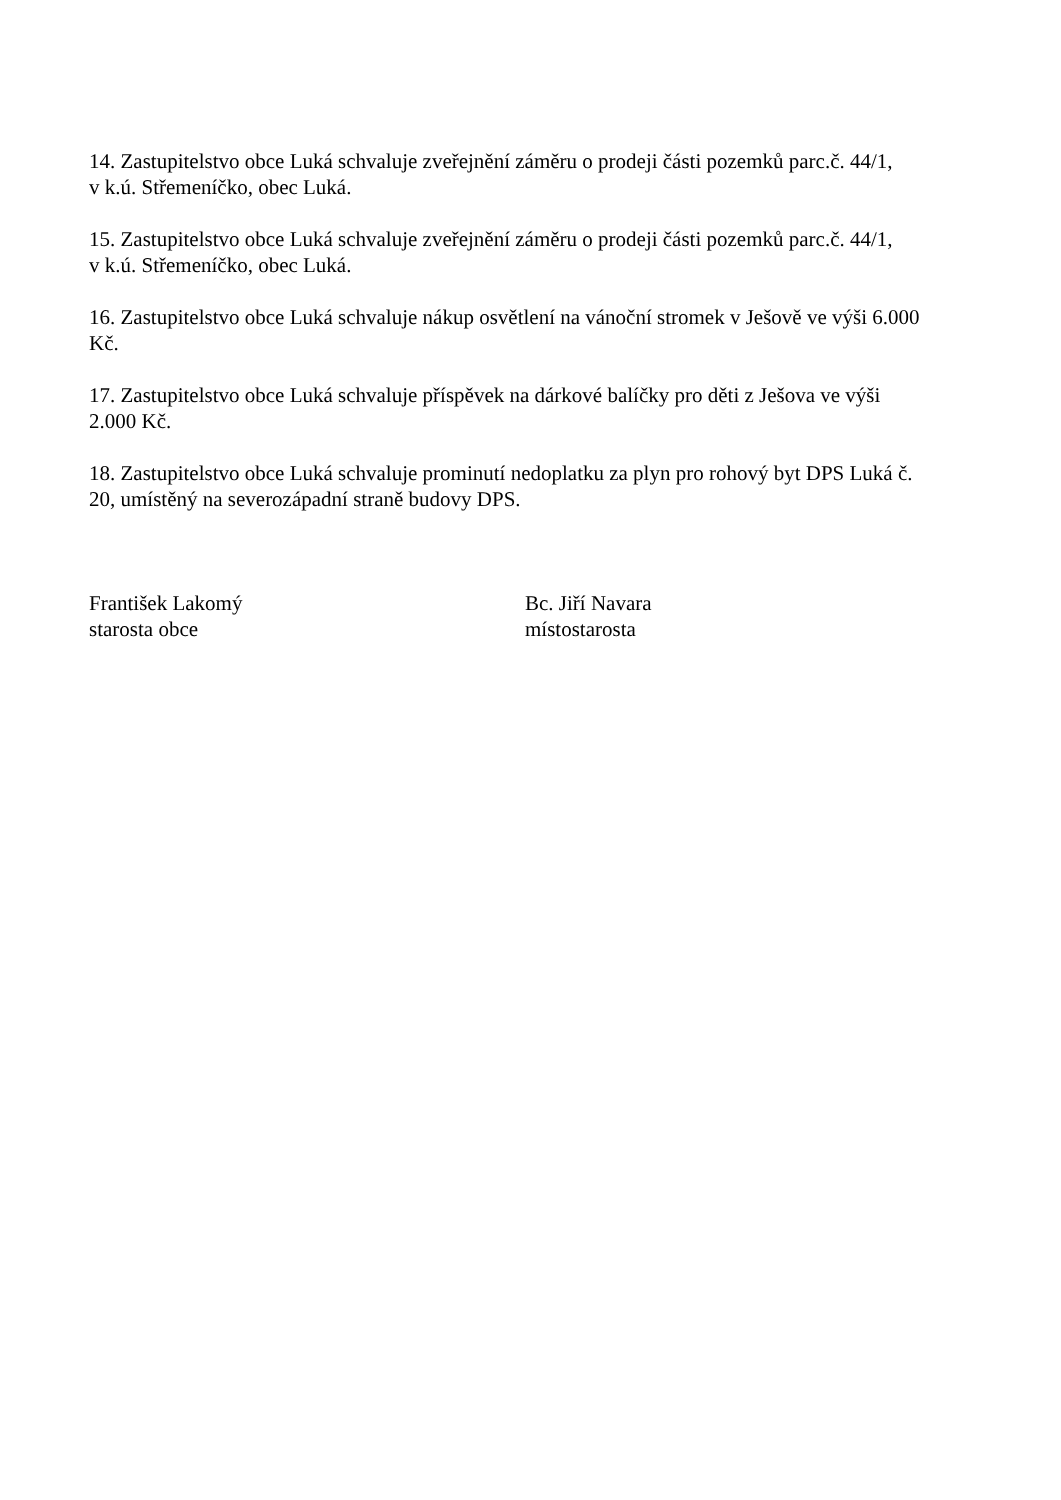14. Zastupitelstvo obce Luká schvaluje zveřejnění záměru o prodeji části pozemků parc.č. 44/1,
v k.ú. Střemeníčko, obec Luká.
15. Zastupitelstvo obce Luká schvaluje zveřejnění záměru o prodeji části pozemků parc.č. 44/1,
v k.ú. Střemeníčko, obec Luká.
16. Zastupitelstvo obce Luká schvaluje nákup osvětlení na vánoční stromek v Ješově ve výši 6.000
Kč.
17. Zastupitelstvo obce Luká schvaluje příspěvek na dárkové balíčky pro děti z Ješova ve výši
2.000 Kč.
18. Zastupitelstvo obce Luká schvaluje prominutí nedoplatku za plyn pro rohový byt DPS Luká č.
20, umístěný na severozápadní straně budovy DPS.
František Lakomý
starosta obce
Bc. Jiří Navara
místostarosta